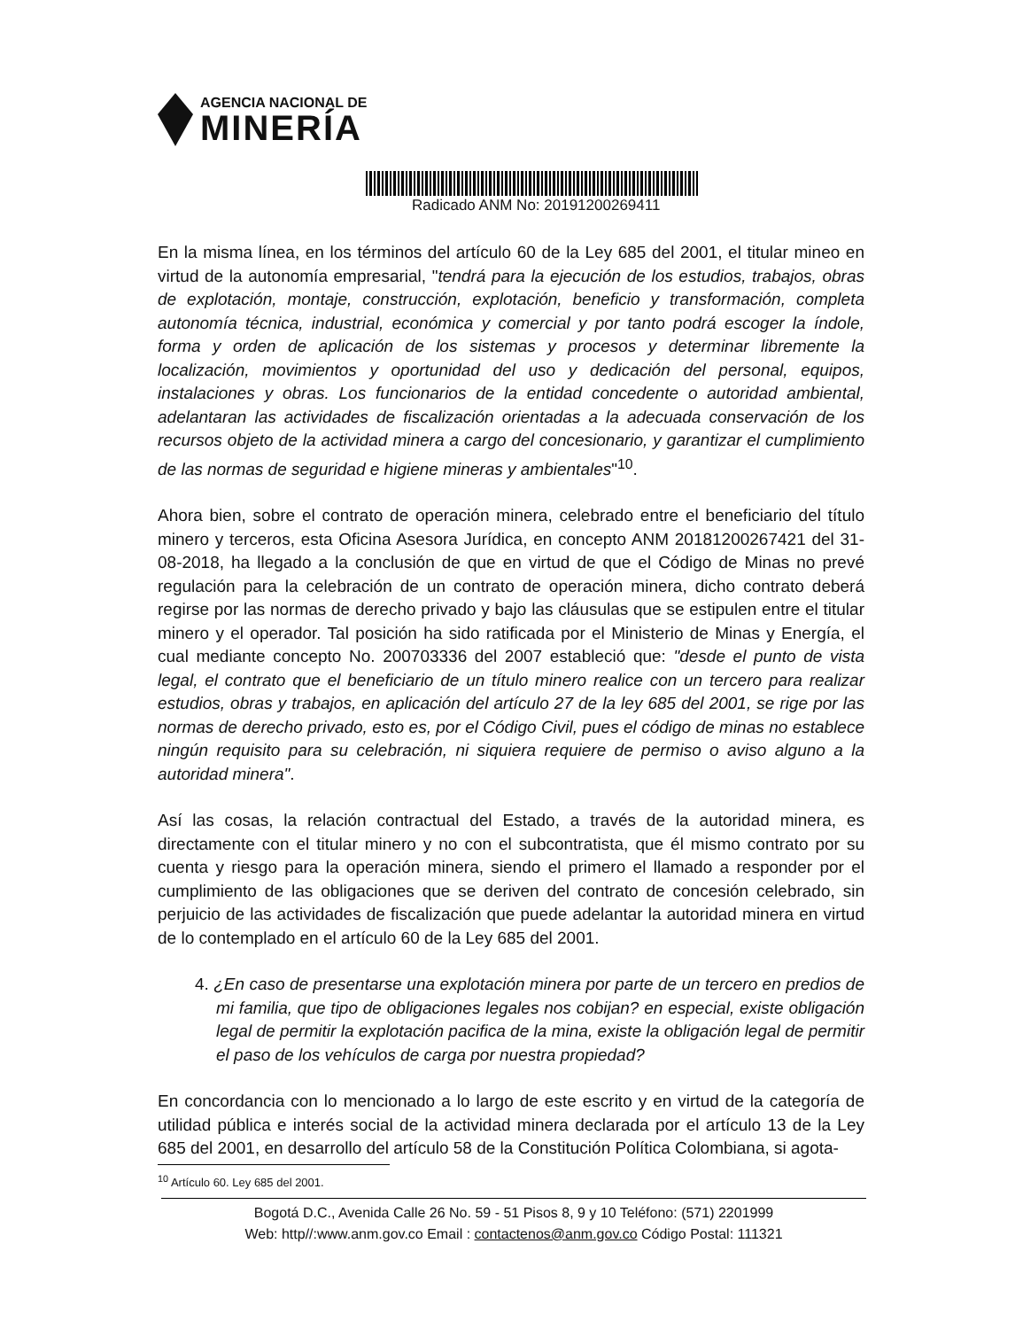AGENCIA NACIONAL DE
MINERÍA
Radicado ANM No: 20191200269411
En la misma línea, en los términos del artículo 60 de la Ley 685 del 2001, el titular mineo en virtud de la autonomía empresarial, "tendrá para la ejecución de los estudios, trabajos, obras de explotación, montaje, construcción, explotación, beneficio y transformación, completa autonomía técnica, industrial, económica y comercial y por tanto podrá escoger la índole, forma y orden de aplicación de los sistemas y procesos y determinar libremente la localización, movimientos y oportunidad del uso y dedicación del personal, equipos, instalaciones y obras. Los funcionarios de la entidad concedente o autoridad ambiental, adelantaran las actividades de fiscalización orientadas a la adecuada conservación de los recursos objeto de la actividad minera a cargo del concesionario, y garantizar el cumplimiento de las normas de seguridad e higiene mineras y ambientales"<sup>10</sup>.
Ahora bien, sobre el contrato de operación minera, celebrado entre el beneficiario del título minero y terceros, esta Oficina Asesora Jurídica, en concepto ANM 20181200267421 del 31-08-2018, ha llegado a la conclusión de que en virtud de que el Código de Minas no prevé regulación para la celebración de un contrato de operación minera, dicho contrato deberá regirse por las normas de derecho privado y bajo las cláusulas que se estipulen entre el titular minero y el operador. Tal posición ha sido ratificada por el Ministerio de Minas y Energía, el cual mediante concepto No. 200703336 del 2007 estableció que: "desde el punto de vista legal, el contrato que el beneficiario de un título minero realice con un tercero para realizar estudios, obras y trabajos, en aplicación del artículo 27 de la ley 685 del 2001, se rige por las normas de derecho privado, esto es, por el Código Civil, pues el código de minas no establece ningún requisito para su celebración, ni siquiera requiere de permiso o aviso alguno a la autoridad minera".
Así las cosas, la relación contractual del Estado, a través de la autoridad minera, es directamente con el titular minero y no con el subcontratista, que él mismo contrato por su cuenta y riesgo para la operación minera, siendo el primero el llamado a responder por el cumplimiento de las obligaciones que se deriven del contrato de concesión celebrado, sin perjuicio de las actividades de fiscalización que puede adelantar la autoridad minera en virtud de lo contemplado en el artículo 60 de la Ley 685 del 2001.
4. ¿En caso de presentarse una explotación minera por parte de un tercero en predios de mi familia, que tipo de obligaciones legales nos cobijan? en especial, existe obligación legal de permitir la explotación pacifica de la mina, existe la obligación legal de permitir el paso de los vehículos de carga por nuestra propiedad?
En concordancia con lo mencionado a lo largo de este escrito y en virtud de la categoría de utilidad pública e interés social de la actividad minera declarada por el artículo 13 de la Ley 685 del 2001, en desarrollo del artículo 58 de la Constitución Política Colombiana, si agota-
<sup>10</sup> Artículo 60. Ley 685 del 2001.
Bogotá D.C., Avenida Calle 26 No. 59 - 51 Pisos 8, 9 y 10 Teléfono: (571) 2201999
Web: http//:www.anm.gov.co Email : contactenos@anm.gov.co Código Postal: 111321